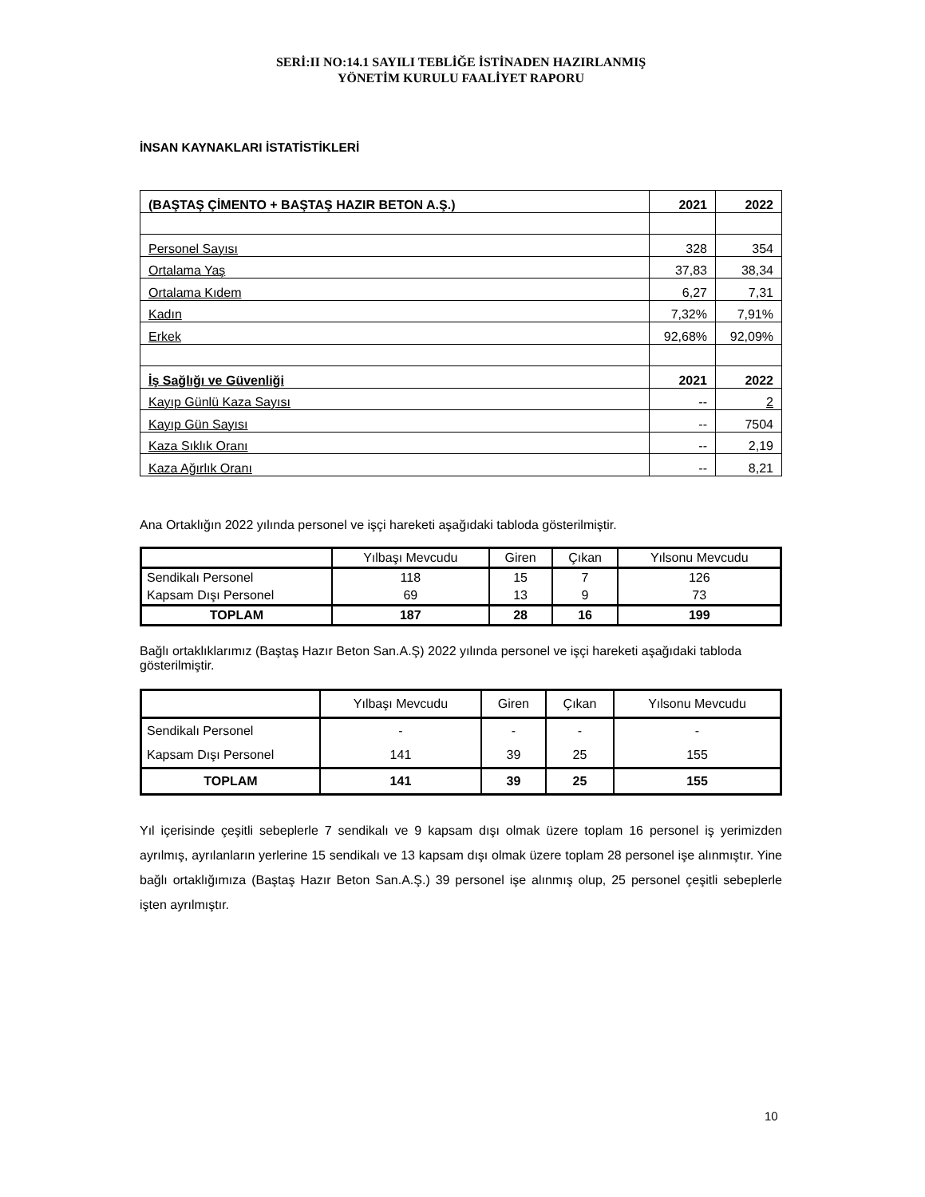SERİ:II NO:14.1 SAYILI TEBLİĞE İSTİNADEN HAZIRLANMIŞ
YÖNETİM KURULU FAALİYET RAPORU
İNSAN KAYNAKLARI İSTATİSTİKLERİ
| (BAŞTAŞ ÇİMENTO + BAŞTAŞ HAZIR BETON A.Ş.) | 2021 | 2022 |
| Personel Sayısı | 328 | 354 |
| Ortalama Yaş | 37,83 | 38,34 |
| Ortalama Kıdem | 6,27 | 7,31 |
| Kadın | 7,32% | 7,91% |
| Erkek | 92,68% | 92,09% |
| İş Sağlığı ve Güvenliği | 2021 | 2022 |
| Kayıp Günlü Kaza Sayısı | -- | 2 |
| Kayıp Gün Sayısı | -- | 7504 |
| Kaza Sıklık Oranı | -- | 2,19 |
| Kaza Ağırlık Oranı | -- | 8,21 |
Ana Ortaklığın 2022 yılında personel ve işçi hareketi aşağıdaki tabloda gösterilmiştir.
| | Yılbaşı Mevcudu | Giren | Çıkan | Yılsonu Mevcudu |
| Sendikalı Personel | 118 | 15 | 7 | 126 |
| Kapsam Dışı Personel | 69 | 13 | 9 | 73 |
| TOPLAM | 187 | 28 | 16 | 199 |
Bağlı ortaklıklarımız (Baştaş Hazır Beton San.A.Ş) 2022 yılında personel ve işçi hareketi aşağıdaki tabloda gösterilmiştir.
| | Yılbaşı Mevcudu | Giren | Çıkan | Yılsonu Mevcudu |
| Sendikalı Personel | - | - | - | - |
| Kapsam Dışı Personel | 141 | 39 | 25 | 155 |
| TOPLAM | 141 | 39 | 25 | 155 |
Yıl içerisinde çeşitli sebeplerle 7 sendikalı ve 9 kapsam dışı olmak üzere toplam 16 personel iş yerimizden ayrılmış, ayrılanların yerlerine 15 sendikalı ve 13 kapsam dışı olmak üzere toplam 28 personel işe alınmıştır. Yine bağlı ortaklığımıza (Baştaş Hazır Beton San.A.Ş.) 39 personel işe alınmış olup, 25 personel çeşitli sebeplerle işten ayrılmıştır.
10